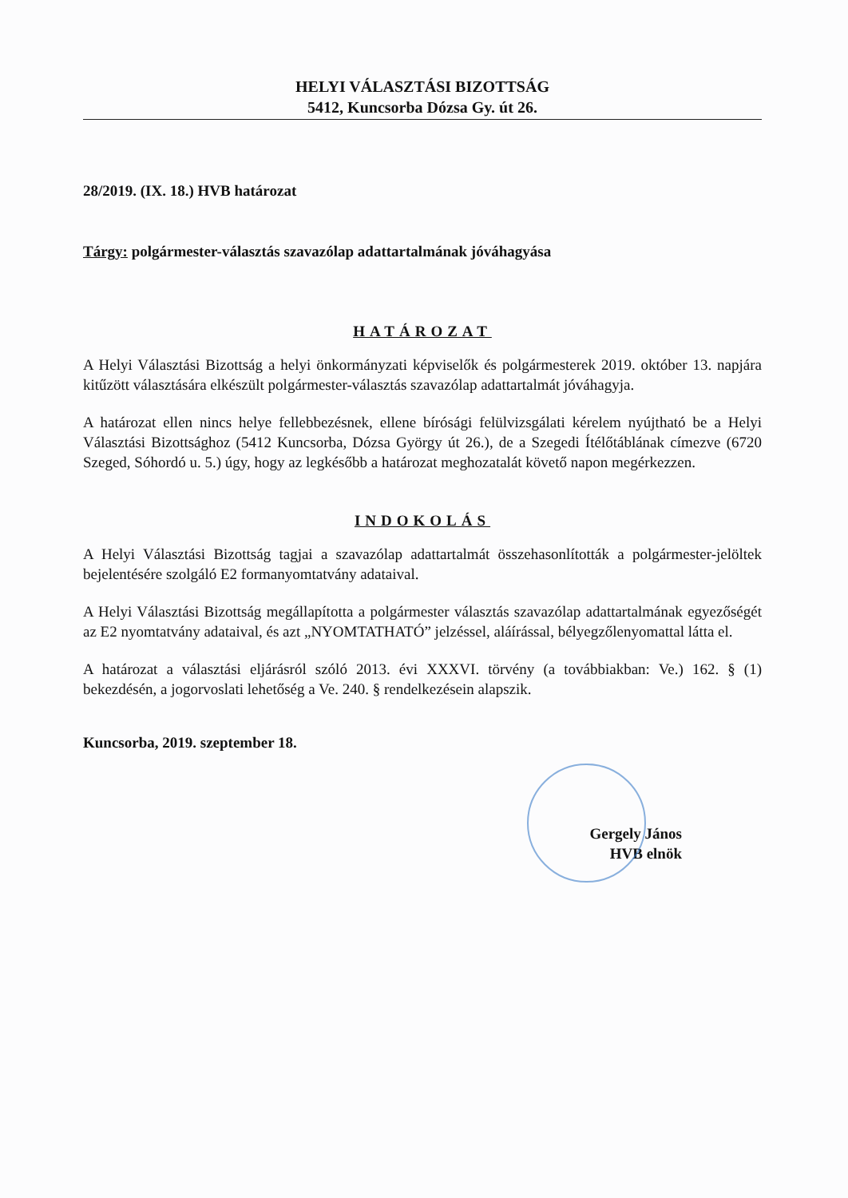HELYI VÁLASZTÁSI BIZOTTSÁG
5412, Kuncsorba Dózsa Gy. út 26.
28/2019. (IX. 18.) HVB határozat
Tárgy: polgármester-választás szavazólap adattartalmának jóváhagyása
HATÁROZAT
A Helyi Választási Bizottság a helyi önkormányzati képviselők és polgármesterek 2019. október 13. napjára kitűzött választására elkészült polgármester-választás szavazólap adattartalmát jóváhagyja.
A határozat ellen nincs helye fellebbezésnek, ellene bírósági felülvizsgálati kérelem nyújtható be a Helyi Választási Bizottsághoz (5412 Kuncsorba, Dózsa György út 26.), de a Szegedi Ítélőtáblának címezve (6720 Szeged, Sóhordó u. 5.) úgy, hogy az legkésőbb a határozat meghozatalát követő napon megérkezzen.
INDOKOLÁS
A Helyi Választási Bizottság tagjai a szavazólap adattartalmát összehasonlították a polgármester-jelöltek bejelentésére szolgáló E2 formanyomtatvány adataival.
A Helyi Választási Bizottság megállapította a polgármester választás szavazólap adattartalmának egyezőségét az E2 nyomtatvány adataival, és azt „NYOMTATHATÓ” jelzéssel, aláírással, bélyegzőlenyomattal látta el.
A határozat a választási eljárásról szóló 2013. évi XXXVI. törvény (a továbbiakban: Ve.) 162. § (1) bekezdésén, a jogorvoslati lehetőség a Ve. 240. § rendelkezésein alapszik.
Kuncsorba, 2019. szeptember 18.
Gergely János
HVB elnök